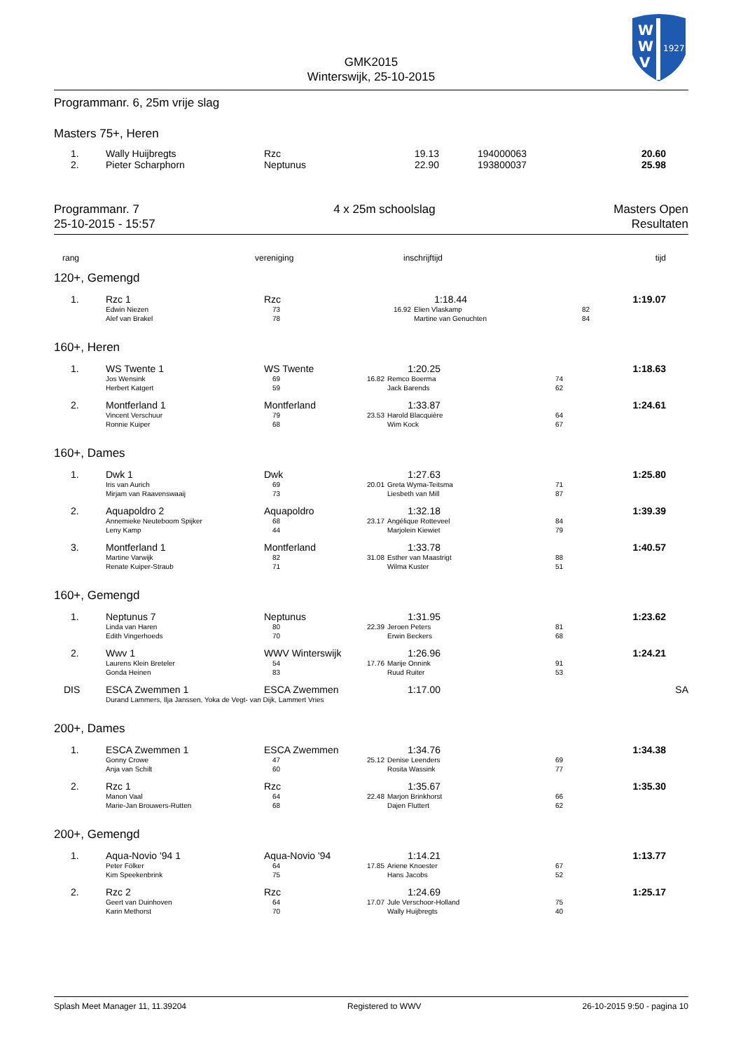W
W
V
1927
GMK2015
Winterswijk, 25-10-2015
Programmanr. 6, 25m vrije slag
Masters 75+, Heren
| 1. | Wally Huijbregts | Rzc | 19.13 | 194000063 | 20.60 |
| 2. | Pieter Scharphorn | Neptunus | 22.90 | 193800037 | 25.98 |
Programmanr. 7
25-10-2015 - 15:57
4 x 25m schoolslag Masters Open
Resultaten
| rang | vereniging | inschrijftijd | tijd |
120+, Gemengd
| 1. | Rzc 1 | Rzc | | 1:18.44 | | 1:19.07 |
| | Edwin Niezen Alef van Brakel | 73 78 | 16.92 | / Elien Vlaskamp Martine van Genuchten / 82 84 / | | |
160+, Heren
| 1. | WS Twente 1 | WS Twente | | 1:20.25 | | 1:18.63 |
| | Jos Wensink Herbert Katgert | 69 59 | 16.82 | / Remco Boerma Jack Barends / 74 62 / | | |
| 2. | Montferland 1 | Montferland | | 1:33.87 | | 1:24.61 |
| | Vincent Verschuur Ronnie Kuiper | 79 68 | 23.53 | / Harold Blacquière Wim Kock / 64 67 / | | |
160+, Dames
| 1. | Dwk 1 | Dwk | | 1:27.63 | | 1:25.80 |
| | Iris van Aurich Mirjam van Raavenswaaij | 69 73 | 20.01 | / Greta Wyma-Teitsma Liesbeth van Mill / 71 87 / | | |
| 2. | Aquapoldro 2 | Aquapoldro | | 1:32.18 | | 1:39.39 |
| | Annemieke Neuteboom Spijker Leny Kamp | 68 44 | 23.17 | / Angélique Rotteveel Marjolein Kiewiet / 84 79 / | | |
| 3. | Montferland 1 | Montferland | | 1:33.78 | | 1:40.57 |
| | Martine Varwijk Renate Kuiper-Straub | 82 71 | 31.08 | / Esther van Maastrigt Wilma Kuster / 88 51 / | | |
160+, Gemengd
| 1. | Neptunus 7 | Neptunus | | 1:31.95 | | 1:23.62 |
| | Linda van Haren Edith Vingerhoeds | 80 70 | 22.39 | / Jeroen Peters Erwin Beckers / 81 68 / | | |
| 2. | Wwv 1 | WWV Winterswijk | | 1:26.96 | | 1:24.21 |
| | Laurens Klein Breteler Gonda Heinen | 54 83 | 17.76 | / Marije Onnink Ruud Ruiter / 91 53 / | | |
| DIS | ESCA Zwemmen 1 | ESCA Zwemmen | | 1:17.00 | | SA |
| | Durand Lammers, Ilja Janssen, Yoka de Vegt- van Dijk, Lammert Vries | | | | | |
200+, Dames
| 1. | ESCA Zwemmen 1 | ESCA Zwemmen | | 1:34.76 | | 1:34.38 |
| | Gonny Crowe Anja van Schilt | 47 60 | 25.12 | / Denise Leenders Rosita Wassink / 69 77 / | | |
| 2. | Rzc 1 | Rzc | | 1:35.67 | | 1:35.30 |
| | Manon Vaal Marie-Jan Brouwers-Rutten | 64 68 | 22.48 | / Marjon Brinkhorst Dajen Fluttert / 66 62 / | | |
200+, Gemengd
| 1. | Aqua-Novio '94 1 | Aqua-Novio '94 | | 1:14.21 | | 1:13.77 |
| | Peter Fölker Kim Speekenbrink | 64 75 | 17.85 | / Ariene Knoester Hans Jacobs / 67 52 / | | |
| 2. | Rzc 2 | Rzc | | 1:24.69 | | 1:25.17 |
| | Geert van Duinhoven Karin Methorst | 64 70 | 17.07 | / Jule Verschoor-Holland Wally Huijbregts / 75 40 / | | |
Splash Meet Manager 11, 11.39204 Registered to WWV 26-10-2015 9:50 - pagina 10